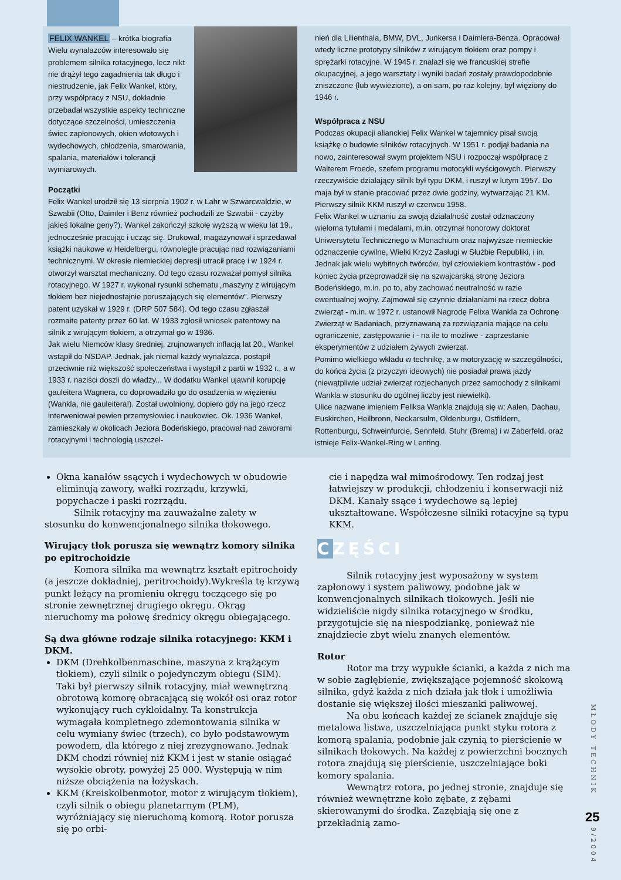FELIX WANKEL – krótka biografia
Wielu wynalazców interesowało się problemem silnika rotacyjnego, lecz nikt nie drążył tego zagadnienia tak długo i niestrudzenie, jak Felix Wankel, który, przy współpracy z NSU, dokładnie przebadał wszystkie aspekty techniczne dotyczące szczelności, umieszczenia świec zapłonowych, okien wlotowych i wydechowych, chłodzenia, smarowania, spalania, materiałów i tolerancji wymiarowych.
Początki
Felix Wankel urodził się 13 sierpnia 1902 r. w Lahr w Szwarcwaldzie, w Szwabii (Otto, Daimler i Benz również pochodzili ze Szwabii - czyżby jakieś lokalne geny?). Wankel zakończył szkołę wyższą w wieku lat 19., jednocześnie pracując i ucząc się. Drukował, magazynował i sprzedawał książki naukowe w Heidelbergu, równolegle pracując nad rozwiązaniami technicznymi. W okresie niemieckiej depresji utracił pracę i w 1924 r. otworzył warsztat mechaniczny. Od tego czasu rozważał pomysł silnika rotacyjnego. W 1927 r. wykonał rysunki schematu „maszyny z wirującym tłokiem bez niejednostajnie poruszających się elementów”. Pierwszy patent uzyskał w 1929 r. (DRP 507 584). Od tego czasu zgłaszał rozmaite patenty przez 60 lat. W 1933 zgłosił wniosek patentowy na silnik z wirującym tłokiem, a otrzymał go w 1936.
Jak wielu Niemców klasy średniej, zrujnowanych inflacją lat 20., Wankel wstąpił do NSDAP. Jednak, jak niemal każdy wynalazca, postąpił przeciwnie niż większość społeczeństwa i wystąpił z partii w 1932 r., a w 1933 r. naziści doszli do władzy... W dodatku Wankel ujawnił korupcję gauleitera Wagnera, co doprowadziło go do osadzenia w więzieniu (Wankla, nie gauleitera!). Został uwolniony, dopiero gdy na jego rzecz interweniował pewien przemysłowiec i naukowiec. Ok. 1936 Wankel, zamieszkały w okolicach Jeziora Bodeńskiego, pracował nad zaworami rotacyjnymi i technologią uszczel-
nień dla Lilienthala, BMW, DVL, Junkersa i Daimlera-Benza. Opracował wtedy liczne prototypy silników z wirującym tłokiem oraz pompy i sprężarki rotacyjne. W 1945 r. znalazł się we francuskiej strefie okupacyjnej, a jego warsztaty i wyniki badań zostały prawdopodobnie zniszczone (lub wywiezione), a on sam, po raz kolejny, był więziony do 1946 r.
Współpraca z NSU
Podczas okupacji alianckiej Felix Wankel w tajemnicy pisał swoją książkę o budowie silników rotacyjnych. W 1951 r. podjął badania na nowo, zainteresował swym projektem NSU i rozpoczął współpracę z Walterem Froede, szefem programu motocykli wyścigowych. Pierwszy rzeczywiście działający silnik był typu DKM, i ruszył w lutym 1957. Do maja był w stanie pracować przez dwie godziny, wytwarzając 21 KM. Pierwszy silnik KKM ruszył w czerwcu 1958.
Felix Wankel w uznaniu za swoją działalność został odznaczony wieloma tytułami i medalami, m.in. otrzymał honorowy doktorat Uniwersytetu Technicznego w Monachium oraz najwyższe niemieckie odznaczenie cywilne, Wielki Krzyż Zasługi w Służbie Republiki, i in. Jednak jak wielu wybitnych twórców, był człowiekiem kontrastów - pod koniec życia przeprowadził się na szwajcarską stronę Jeziora Bodeńskiego, m.in. po to, aby zachować neutralność w razie ewentualnej wojny. Zajmował się czynnie działaniami na rzecz dobra zwierząt - m.in. w 1972 r. ustanowił Nagrodę Felixa Wankla za Ochronę Zwierząt w Badaniach, przyznawaną za rozwiązania mające na celu ograniczenie, zastępowanie i - na ile to możliwe - zaprzestanie eksperymentów z udziałem żywych zwierząt.
Pomimo wielkiego wkładu w technikę, a w motoryzację w szczególności, do końca życia (z przyczyn ideowych) nie posiadał prawa jazdy (niewątpliwie udział zwierząt rozjechanych przez samochody z silnikami Wankla w stosunku do ogólnej liczby jest niewielki).
Ulice nazwane imieniem Feliksa Wankla znajdują się w: Aalen, Dachau, Euskirchen, Heilbronn, Neckarsulm, Oldenburgu, Ostfildern, Rottenburgu, Schweinfurcie, Sennfeld, Stuhr (Brema) i w Zaberfeld, oraz istnieje Felix-Wankel-Ring w Lenting.
Okna kanałów ssących i wydechowych w obudowie eliminują zawory, wałki rozrządu, krzywki, popychacze i paski rozrządu.
Silnik rotacyjny ma zauważalne zalety w stosunku do konwencjonalnego silnika tłokowego.
Wirujący tłok porusza się wewnątrz komory silnika po epitrochoidzie
Komora silnika ma wewnątrz kształt epitrochoidy (a jeszcze dokładniej, peritrochoidy).Wykreśla tę krzywą punkt leżący na promieniu okręgu toczącego się po stronie zewnętrznej drugiego okręgu. Okrąg nieruchomy ma połowę średnicy okręgu obiegającego.
Są dwa główne rodzaje silnika rotacyjnego: KKM i DKM.
DKM (Drehkolbenmaschine, maszyna z krążącym tłokiem), czyli silnik o pojedynczym obiegu (SIM). Taki był pierwszy silnik rotacyjny, miał wewnętrzną obrotową komorę obracającą się wokół osi oraz rotor wykonujący ruch cykloidalny. Ta konstrukcja wymagała kompletnego zdemontowania silnika w celu wymiany świec (trzech), co było podstawowym powodem, dla którego z niej zrezygnowano. Jednak DKM chodzi równiej niż KKM i jest w stanie osiągać wysokie obroty, powyżej 25 000. Występują w nim niższe obciążenia na łożyskach.
KKM (Kreiskolbenmotor, motor z wirującym tłokiem), czyli silnik o obiegu planetarnym (PLM), wyróżniający się nieruchomą komorą. Rotor porusza się po orbi-
cie i napędza wał mimośrodowy. Ten rodzaj jest łatwiejszy w produkcji, chłodzeniu i konserwacji niż DKM. Kanały ssące i wydechowe są lepiej ukształtowane. Współczesne silniki rotacyjne są typu KKM.
CZĘŚCI
Silnik rotacyjny jest wyposażony w system zapłonowy i system paliwowy, podobne jak w konwencjonalnych silnikach tłokowych. Jeśli nie widzieliście nigdy silnika rotacyjnego w środku, przygotujcie się na niespodziankę, ponieważ nie znajdziecie zbyt wielu znanych elementów.
Rotor
Rotor ma trzy wypukłe ścianki, a każda z nich ma w sobie zagłębienie, zwiększające pojemność skokową silnika, gdyż każda z nich działa jak tłok i umożliwia dostanie się większej ilości mieszanki paliwowej.
Na obu końcach każdej ze ścianek znajduje się metalowa listwa, uszczelniająca punkt styku rotora z komorą spalania, podobnie jak czynią to pierścienie w silnikach tłokowych. Na każdej z powierzchni bocznych rotora znajdują się pierścienie, uszczelniające boki komory spalania.
Wewnątrz rotora, po jednej stronie, znajduje się również wewnętrzne koło zębate, z zębami skierowanymi do środka. Zazębiają się one z przekładnią zamo-
MŁODY TECHNIK
25
9/2004